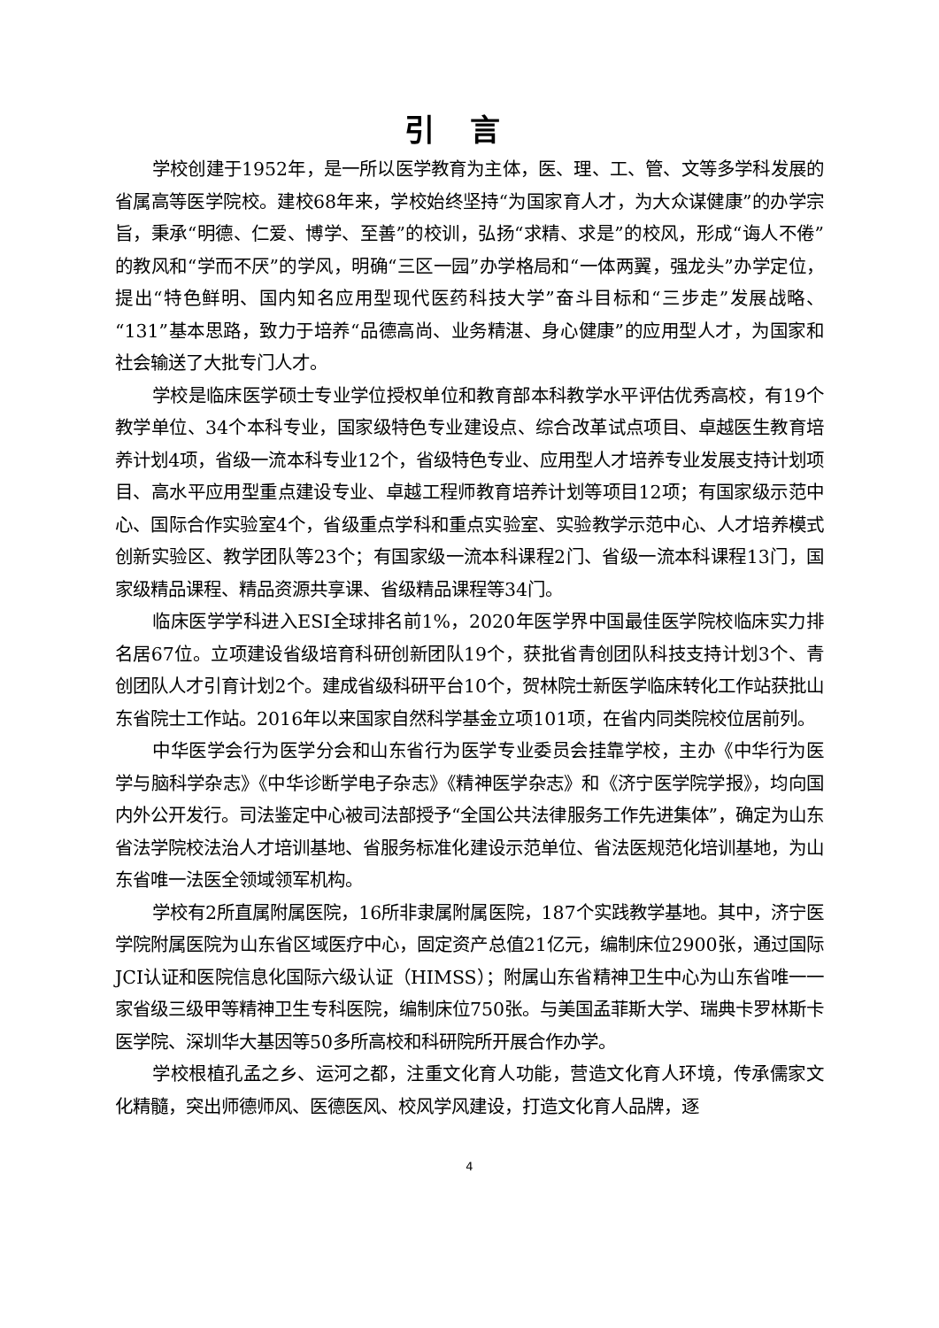引言
学校创建于1952年，是一所以医学教育为主体，医、理、工、管、文等多学科发展的省属高等医学院校。建校68年来，学校始终坚持“为国家育人才，为大众谋健康”的办学宗旨，秉承“明德、仁爱、博学、至善”的校训，弘扬“求精、求是”的校风，形成“诲人不倦”的教风和“学而不厌”的学风，明确“三区一园”办学格局和“一体两翼，强龙头”办学定位，提出“特色鲜明、国内知名应用型现代医药科技大学”奋斗目标和“三步走”发展战略、“131”基本思路，致力于培养“品德高尚、业务精湛、身心健康”的应用型人才，为国家和社会输送了大批专门人才。
学校是临床医学硕士专业学位授权单位和教育部本科教学水平评估优秀高校，有19个教学单位、34个本科专业，国家级特色专业建设点、综合改革试点项目、卓越医生教育培养计划4项，省级一流本科专业12个，省级特色专业、应用型人才培养专业发展支持计划项目、高水平应用型重点建设专业、卓越工程师教育培养计划等项目12项；有国家级示范中心、国际合作实验室4个，省级重点学科和重点实验室、实验教学示范中心、人才培养模式创新实验区、教学团队等23个；有国家级一流本科课程2门、省级一流本科课程13门，国家级精品课程、精品资源共享课、省级精品课程等34门。
临床医学学科进入ESI全球排名前1%，2020年医学界中国最佳医学院校临床实力排名居67位。立项建设省级培育科研创新团队19个，获批省青创团队科技支持计划3个、青创团队人才引育计划2个。建成省级科研平台10个，贺林院士新医学临床转化工作站获批山东省院士工作站。2016年以来国家自然科学基金立项101项，在省内同类院校位居前列。
中华医学会行为医学分会和山东省行为医学专业委员会挂靠学校，主办《中华行为医学与脑科学杂志》《中华诊断学电子杂志》《精神医学杂志》和《济宁医学院学报》，均向国内外公开发行。司法鉴定中心被司法部授予“全国公共法律服务工作先进集体”，确定为山东省法学院校法治人才培训基地、省服务标准化建设示范单位、省法医规范化培训基地，为山东省唯一法医全领域领军机构。
学校有2所直属附属医院，16所非隶属附属医院，187个实践教学基地。其中，济宁医学院附属医院为山东省区域医疗中心，固定资产总值21亿元，编制床位2900张，通过国际JCI认证和医院信息化国际六级认证（HIMSS）；附属山东省精神卫生中心为山东省唯一一家省级三级甲等精神卫生专科医院，编制床位750张。与美国孟菲斯大学、瑞典卡罗林斯卡医学院、深圳华大基因等50多所高校和科研院所开展合作办学。
学校根植孔孟之乡、运河之都，注重文化育人功能，营造文化育人环境，传承儒家文化精髓，突出师德师风、医德医风、校风学风建设，打造文化育人品牌，逐
4